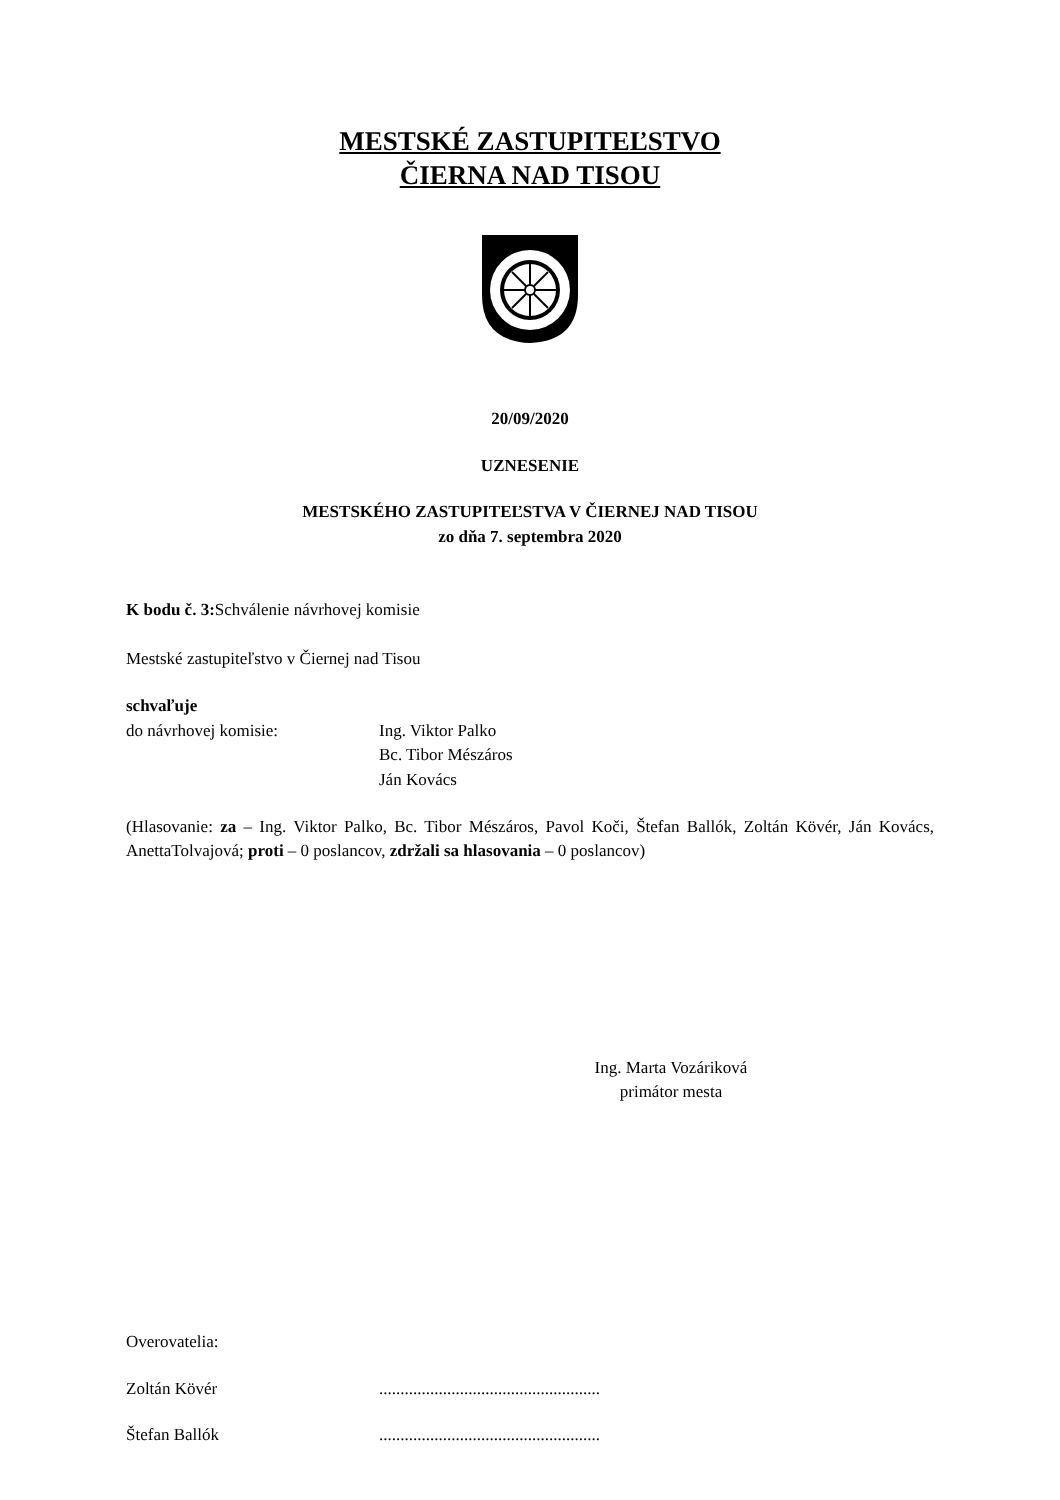MESTSKÉ ZASTUPITEĽSTVO
ČIERNA NAD TISOU
20/09/2020
UZNESENIE
MESTSKÉHO ZASTUPITEĽSTVA V ČIERNEJ NAD TISOU
zo dňa 7. septembra 2020
K bodu č. 3: Schválenie návrhovej komisie
Mestské zastupiteľstvo v Čiernej nad Tisou
schvaľuje
do návrhovej komisie: Ing. Viktor Palko
Bc. Tibor Mészáros
Ján Kovács
(Hlasovanie: za – Ing. Viktor Palko, Bc. Tibor Mészáros, Pavol Koči, Štefan Ballók, Zoltán Kövér, Ján Kovács, AnettaTolvajová; proti – 0 poslancov, zdržali sa hlasovania – 0 poslancov)
Ing. Marta Vozáriková
primátor mesta
Overovatelia:
Zoltán Kövér....................................................
Štefan Ballók....................................................